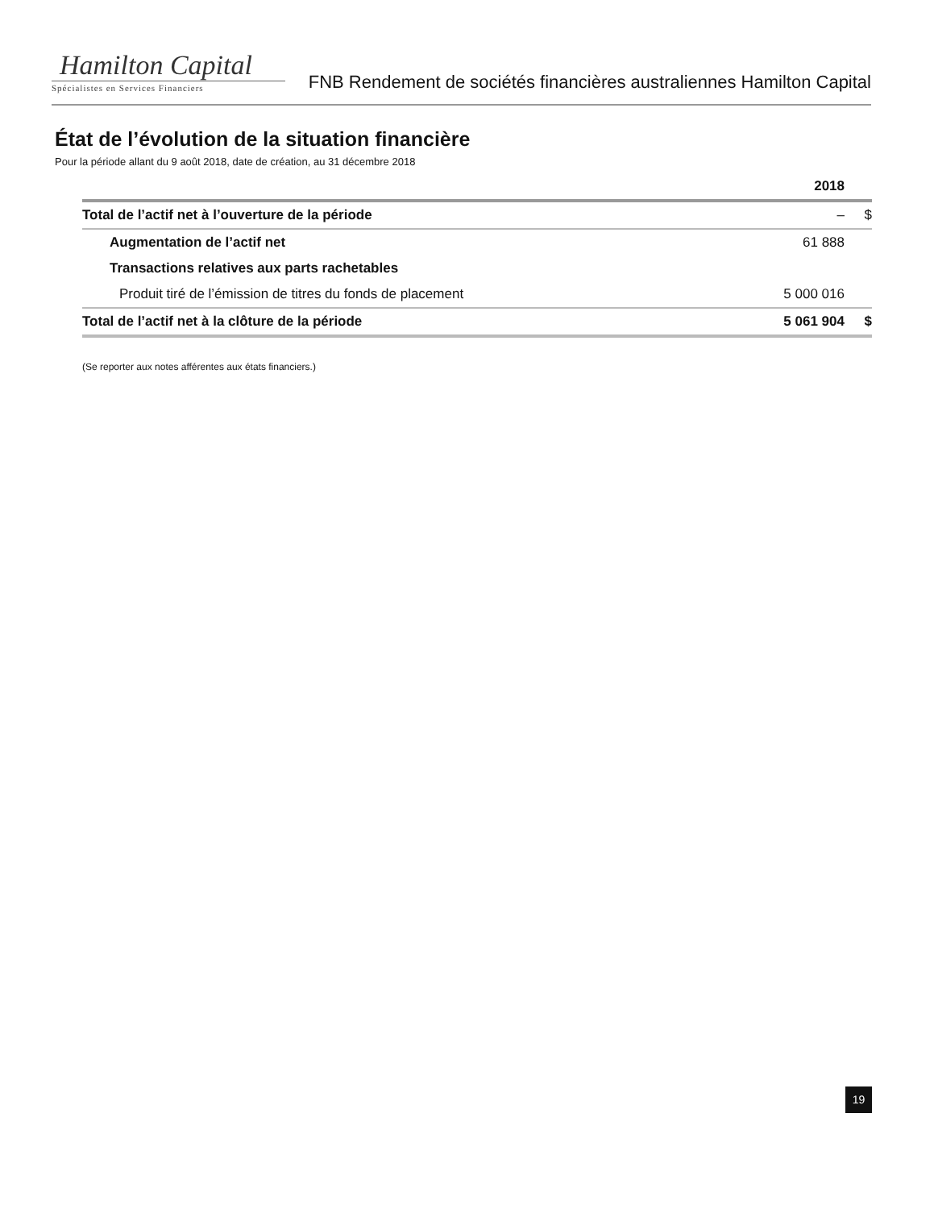Hamilton Capital
Spécialistes en Services Financiers
FNB Rendement de sociétés financières australiennes Hamilton Capital
État de l’évolution de la situation financière
Pour la période allant du 9 août 2018, date de création, au 31 décembre 2018
| | 2018 | |
| --- | --- | --- |
| Total de l’actif net à l’ouverture de la période | – | $ |
| Augmentation de l’actif net | 61 888 | |
| Transactions relatives aux parts rachetables | | |
| Produit tiré de l’émission de titres du fonds de placement | 5 000 016 | |
| Total de l’actif net à la clôture de la période | 5 061 904 | $ |
(Se reporter aux notes afférentes aux états financiers.)
19